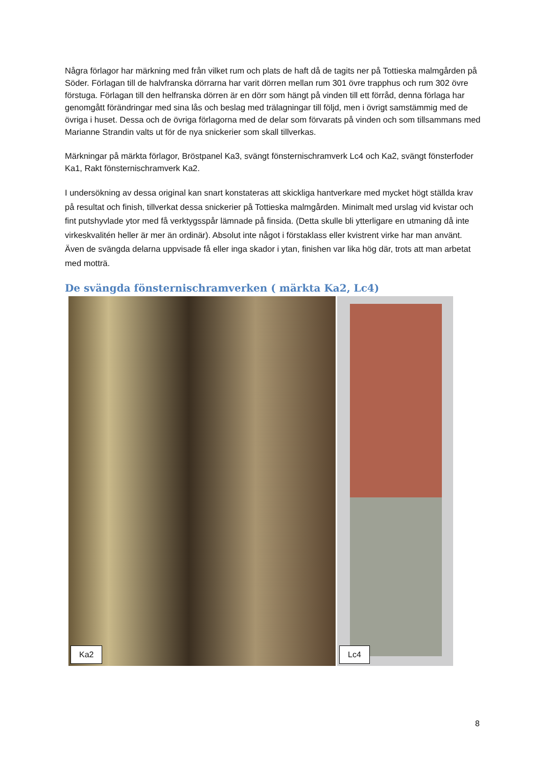Några förlagor har märkning med från vilket rum och plats de haft då de tagits ner på Tottieska malmgården på Söder. Förlagan till de halvfranska dörrarna har varit dörren mellan rum 301 övre trapphus och rum 302 övre förstuga. Förlagan till den helfranska dörren är en dörr som hängt på vinden till ett förråd, denna förlaga har genomgått förändringar med sina lås och beslag med trälagningar till följd, men i övrigt samstämmig med de övriga i huset. Dessa och de övriga förlagorna med de delar som förvarats på vinden och som tillsammans med Marianne Strandin valts ut för de nya snickerier som skall tillverkas.
Märkningar på märkta förlagor, Bröstpanel Ka3, svängt fönsternischramverk Lc4 och Ka2, svängt fönsterfoder Ka1, Rakt fönsternischramverk Ka2.
I undersökning av dessa original kan snart konstateras att skickliga hantverkare med mycket högt ställda krav på resultat och finish, tillverkat dessa snickerier på Tottieska malmgården. Minimalt med urslag vid kvistar och fint putshyvlade ytor med få verktygsspår lämnade på finsida. (Detta skulle bli ytterligare en utmaning då inte virkeskvalitén heller är mer än ordinär). Absolut inte något i förstaklass eller kvistrent virke har man använt. Även de svängda delarna uppvisade få eller inga skador i ytan, finishen var lika hög där, trots att man arbetat med motträ.
De svängda fönsternischramverken ( märkta Ka2, Lc4)
Ka2
Lc4
8